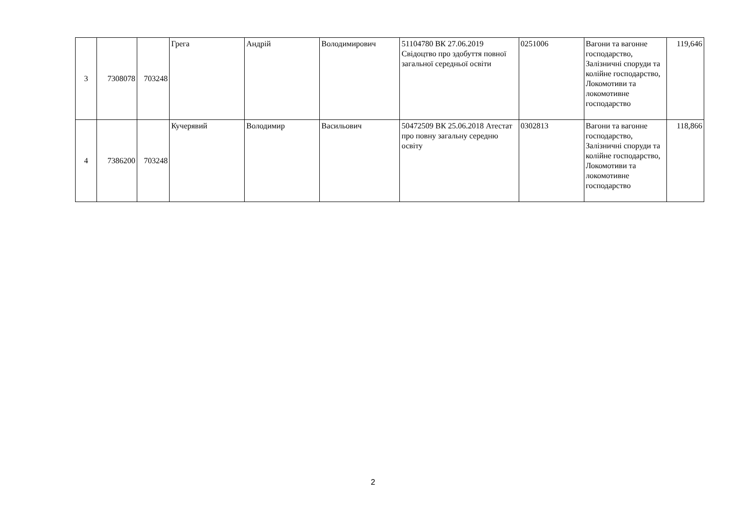| 3 | 7308078 | 703248 | Грега | Андрій | Володимирович | 51104780 ВК 27.06.2019 Свідоцтво про здобуття повної загальної середньої освіти | 0251006 | Вагони та вагонне господарство, Залізничні споруди та колійне господарство, Локомотиви та локомотивне господарство | 119,646 |
| 4 | 7386200 | 703248 | Кучерявий | Володимир | Васильович | 50472509 ВК 25.06.2018 Атестат про повну загальну середню освіту | 0302813 | Вагони та вагонне господарство, Залізничні споруди та колійне господарство, Локомотиви та локомотивне господарство | 118,866 |
2